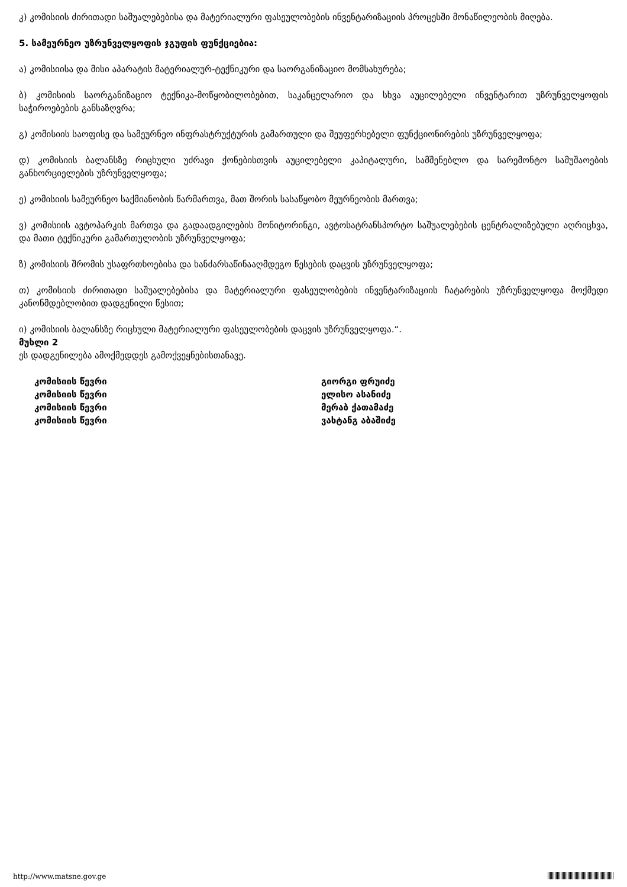კ) კომისიის ძირითადი საშუალებებისა და მატერიალური ფასეულობების ინვენტარიზაციის პროცესში მონაწილეობის მიღება.
5. სამეურნეო უზრუნველყოფის ჯგუფის ფუნქციებია:
ა) კომისიისა და მისი აპარატის მატერიალურ-ტექნიკური და საორგანიზაციო მომსახურება;
ბ) კომისიის საორგანიზაციო ტექნიკა-მოწყობილობებით, საკანცელარიო და სხვა აუცილებელი ინვენტარით უზრუნველყოფის საჭიროებების განსაზღვრა;
გ) კომისიის საოფისე და სამეურნეო ინფრასტრუქტურის გამართული და შეუფერხებელი ფუნქციონირების უზრუნველყოფა;
დ) კომისიის ბალანსზე რიცხული უძრავი ქონებისთვის აუცილებელი კაპიტალური, სამშენებლო და სარემონტო სამუშაოების განხორციელების უზრუნველყოფა;
ე) კომისიის სამეურნეო საქმიანობის წარმართვა, მათ შორის სასაწყობო მეურნეობის მართვა;
ვ) კომისიის ავტოპარკის მართვა და გადაადგილების მონიტორინგი, ავტოსატრანსპორტო საშუალებების ცენტრალიზებული აღრიცხვა, და მათი ტექნიკური გამართულობის უზრუნველყოფა;
ზ) კომისიის შრომის უსაფრთხოებისა და ხანძარსაწინააღმდეგო წესების დაცვის უზრუნველყოფა;
თ) კომისიის ძირითადი საშუალებებისა და მატერიალური ფასეულობების ინვენტარიზაციის ჩატარების უზრუნველყოფა მოქმედი კანონმდებლობით დადგენილი წესით;
ი) კომისიის ბალანსზე რიცხული მატერიალური ფასეულობების დაცვის უზრუნველყოფა.“.
მუხლი 2
ეს დადგენილება ამოქმედდეს გამოქვეყნებისთანავე.
კომისიის წევრი
კომისიის წევრი
კომისიის წევრი
კომისიის წევრი
გიორგი ფრუიძე
ელისო ასანიძე
მერაბ ქათამაძე
ვახტანგ აბაშიძე
http://www.matsne.gov.ge